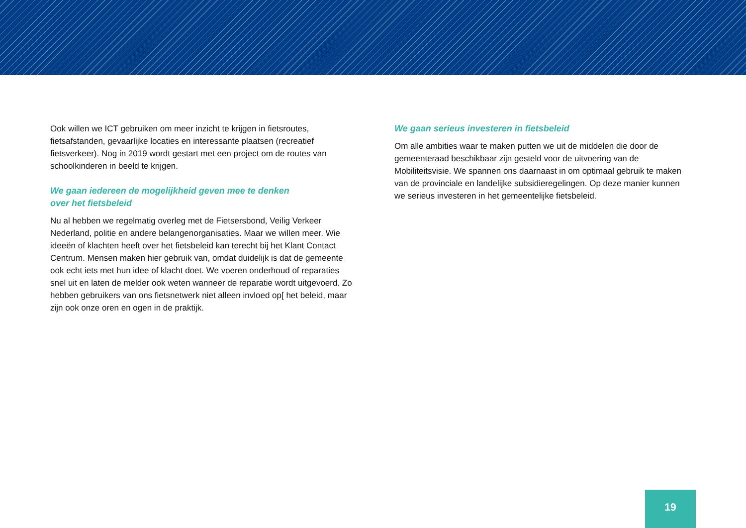Ook willen we ICT gebruiken om meer inzicht te krijgen in fietsroutes, fietsafstanden, gevaarlijke locaties en interessante plaatsen (recreatief fietsverkeer). Nog in 2019 wordt gestart met een project om de routes van schoolkinderen in beeld te krijgen.
We gaan iedereen de mogelijkheid geven mee te denken
over het fietsbeleid
Nu al hebben we regelmatig overleg met de Fietsersbond, Veilig Verkeer Nederland, politie en andere belangenorganisaties. Maar we willen meer. Wie ideeën of klachten heeft over het fietsbeleid kan terecht bij het Klant Contact Centrum. Mensen maken hier gebruik van, omdat duidelijk is dat de gemeente ook echt iets met hun idee of klacht doet. We voeren onderhoud of reparaties snel uit en laten de melder ook weten wanneer de reparatie wordt uitgevoerd. Zo hebben gebruikers van ons fietsnetwerk niet alleen invloed op[ het beleid, maar zijn ook onze oren en ogen in de praktijk.
We gaan serieus investeren in fietsbeleid
Om alle ambities waar te maken putten we uit de middelen die door de gemeenteraad beschikbaar zijn gesteld voor de uitvoering van de Mobiliteitsvisie. We spannen ons daarnaast in om optimaal gebruik te maken van de provinciale en landelijke subsidieregelingen. Op deze manier kunnen we serieus investeren in het gemeentelijke fietsbeleid.
19